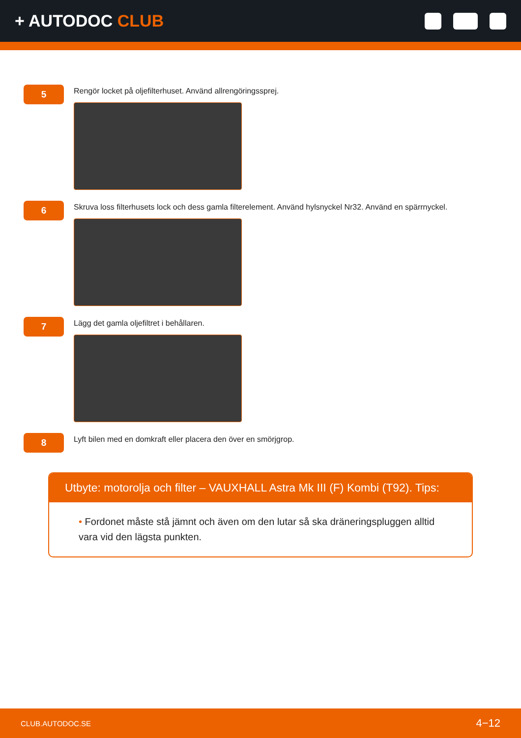+ AUTODOC CLUB
5
Rengör locket på oljefilterhuset. Använd allrengöringssprej.
6
Skruva loss filterhusets lock och dess gamla filterelement. Använd hylsnyckel Nr32. Använd en spärrnyckel.
7
Lägg det gamla oljefiltret i behållaren.
8
Lyft bilen med en domkraft eller placera den över en smörjgrop.
Utbyte: motorolja och filter – VAUXHALL Astra Mk III (F) Kombi (T92). Tips:
• Fordonet måste stå jämnt och även om den lutar så ska dräneringspluggen alltid vara vid den lägsta punkten.
CLUB.AUTODOC.SE 4−12